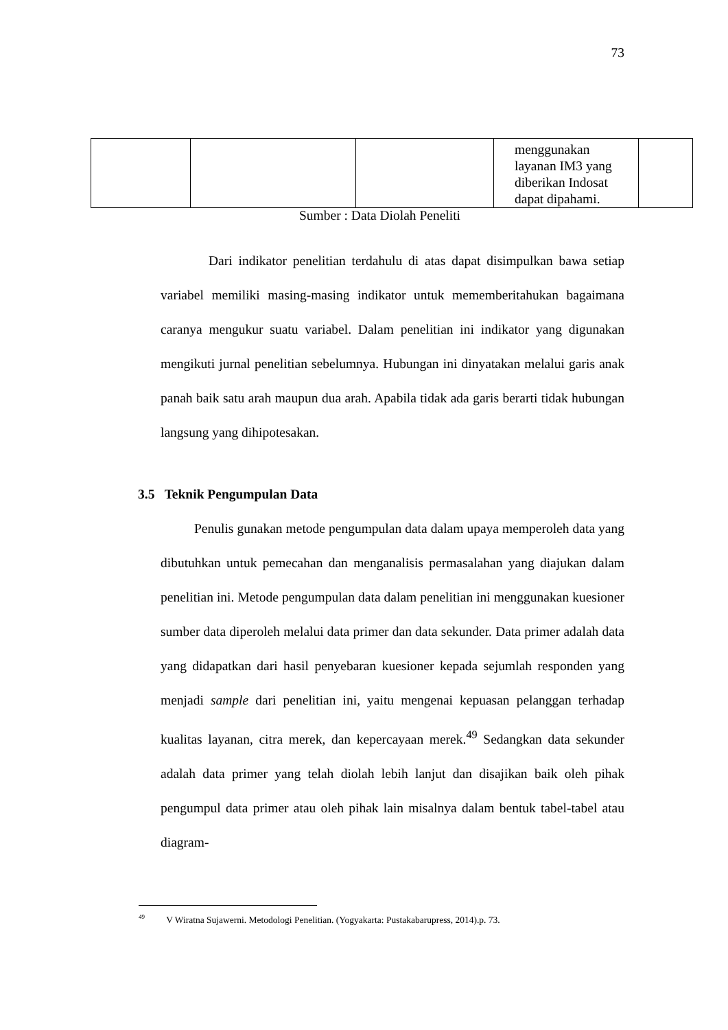73
| | | | menggunakan layanan IM3 yang diberikan Indosat dapat dipahami. | |
Sumber : Data Diolah Peneliti
Dari indikator penelitian terdahulu di atas dapat disimpulkan bawa setiap variabel memiliki masing-masing indikator untuk mememberitahukan bagaimana caranya mengukur suatu variabel. Dalam penelitian ini indikator yang digunakan mengikuti jurnal penelitian sebelumnya. Hubungan ini dinyatakan melalui garis anak panah baik satu arah maupun dua arah. Apabila tidak ada garis berarti tidak hubungan langsung yang dihipotesakan.
3.5 Teknik Pengumpulan Data
Penulis gunakan metode pengumpulan data dalam upaya memperoleh data yang dibutuhkan untuk pemecahan dan menganalisis permasalahan yang diajukan dalam penelitian ini. Metode pengumpulan data dalam penelitian ini menggunakan kuesioner sumber data diperoleh melalui data primer dan data sekunder. Data primer adalah data yang didapatkan dari hasil penyebaran kuesioner kepada sejumlah responden yang menjadi sample dari penelitian ini, yaitu mengenai kepuasan pelanggan terhadap kualitas layanan, citra merek, dan kepercayaan merek.<sup>49</sup> Sedangkan data sekunder adalah data primer yang telah diolah lebih lanjut dan disajikan baik oleh pihak pengumpul data primer atau oleh pihak lain misalnya dalam bentuk tabel-tabel atau diagram-
<sup>49</sup> V Wiratna Sujawerni. Metodologi Penelitian. (Yogyakarta: Pustakabarupress, 2014).p. 73.